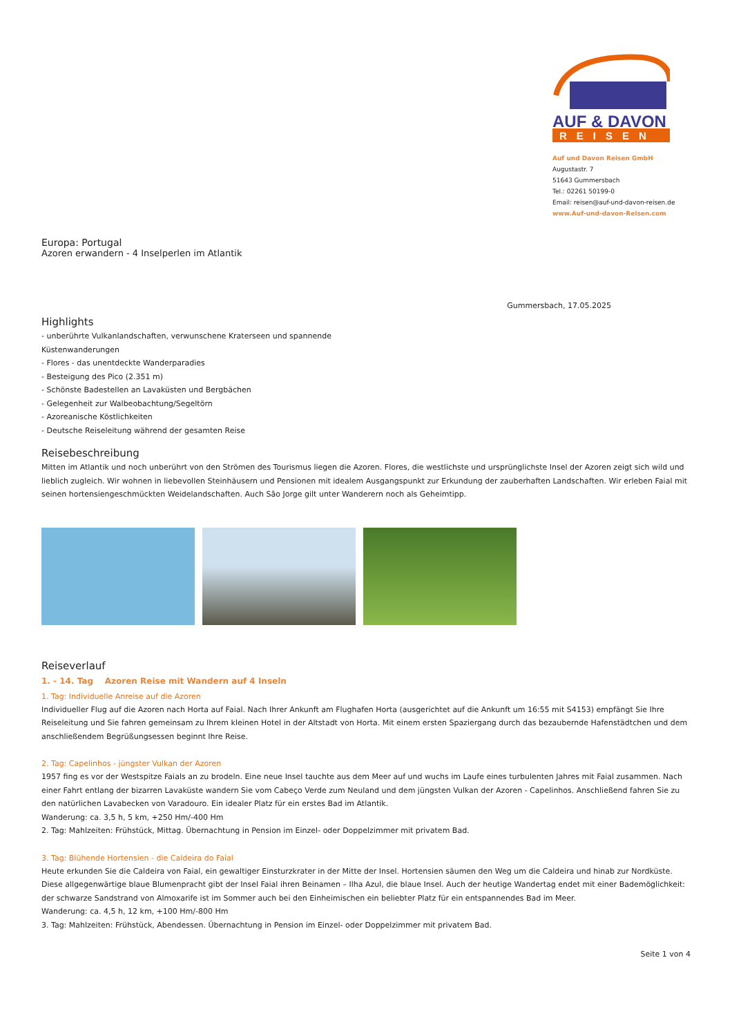AUF & DAVON
REISEN
Auf und Davon Reisen GmbH
Augustastr. 7
51643 Gummersbach
Tel.: 02261 50199-0
Email: reisen@auf-und-davon-reisen.de
www.Auf-und-davon-Reisen.com
Europa: Portugal
Azoren erwandern - 4 Inselperlen im Atlantik
Gummersbach, 17.05.2025
Highlights
- unberührte Vulkanlandschaften, verwunschene Kraterseen und spannende
Küstenwanderungen
- Flores - das unentdeckte Wanderparadies
- Besteigung des Pico (2.351 m)
- Schönste Badestellen an Lavaküsten und Bergbächen
- Gelegenheit zur Walbeobachtung/Segeltörn
- Azoreanische Köstlichkeiten
- Deutsche Reiseleitung während der gesamten Reise
Reisebeschreibung
Mitten im Atlantik und noch unberührt von den Strömen des Tourismus liegen die Azoren. Flores, die westlichste und ursprünglichste Insel der Azoren zeigt sich wild und lieblich zugleich. Wir wohnen in liebevollen Steinhäusern und Pensionen mit idealem Ausgangspunkt zur Erkundung der zauberhaften Landschaften. Wir erleben Faial mit seinen hortensiengeschmückten Weidelandschaften. Auch São Jorge gilt unter Wanderern noch als Geheimtipp.
Reiseverlauf
1. - 14. Tag Azoren Reise mit Wandern auf 4 Inseln
1. Tag: Individuelle Anreise auf die Azoren
Individueller Flug auf die Azoren nach Horta auf Faial. Nach Ihrer Ankunft am Flughafen Horta (ausgerichtet auf die Ankunft um 16:55 mit S4153) empfängt Sie Ihre Reiseleitung und Sie fahren gemeinsam zu Ihrem kleinen Hotel in der Altstadt von Horta. Mit einem ersten Spaziergang durch das bezaubernde Hafenstädtchen und dem anschließendem Begrüßungsessen beginnt Ihre Reise.
2. Tag: Capelinhos - jüngster Vulkan der Azoren
1957 fing es vor der Westspitze Faials an zu brodeln. Eine neue Insel tauchte aus dem Meer auf und wuchs im Laufe eines turbulenten Jahres mit Faial zusammen. Nach einer Fahrt entlang der bizarren Lavaküste wandern Sie vom Cabeço Verde zum Neuland und dem jüngsten Vulkan der Azoren - Capelinhos. Anschließend fahren Sie zu den natürlichen Lavabecken von Varadouro. Ein idealer Platz für ein erstes Bad im Atlantik.
Wanderung: ca. 3,5 h, 5 km, +250 Hm/-400 Hm
2. Tag: Mahlzeiten: Frühstück, Mittag. Übernachtung in Pension im Einzel- oder Doppelzimmer mit privatem Bad.
3. Tag: Blühende Hortensien - die Caldeira do Faial
Heute erkunden Sie die Caldeira von Faial, ein gewaltiger Einsturzkrater in der Mitte der Insel. Hortensien säumen den Weg um die Caldeira und hinab zur Nordküste. Diese allgegenwärtige blaue Blumenpracht gibt der Insel Faial ihren Beinamen – Ilha Azul, die blaue Insel. Auch der heutige Wandertag endet mit einer Bademöglichkeit: der schwarze Sandstrand von Almoxarife ist im Sommer auch bei den Einheimischen ein beliebter Platz für ein entspannendes Bad im Meer.
Wanderung: ca. 4,5 h, 12 km, +100 Hm/-800 Hm
3. Tag: Mahlzeiten: Frühstück, Abendessen. Übernachtung in Pension im Einzel- oder Doppelzimmer mit privatem Bad.
Seite 1 von 4